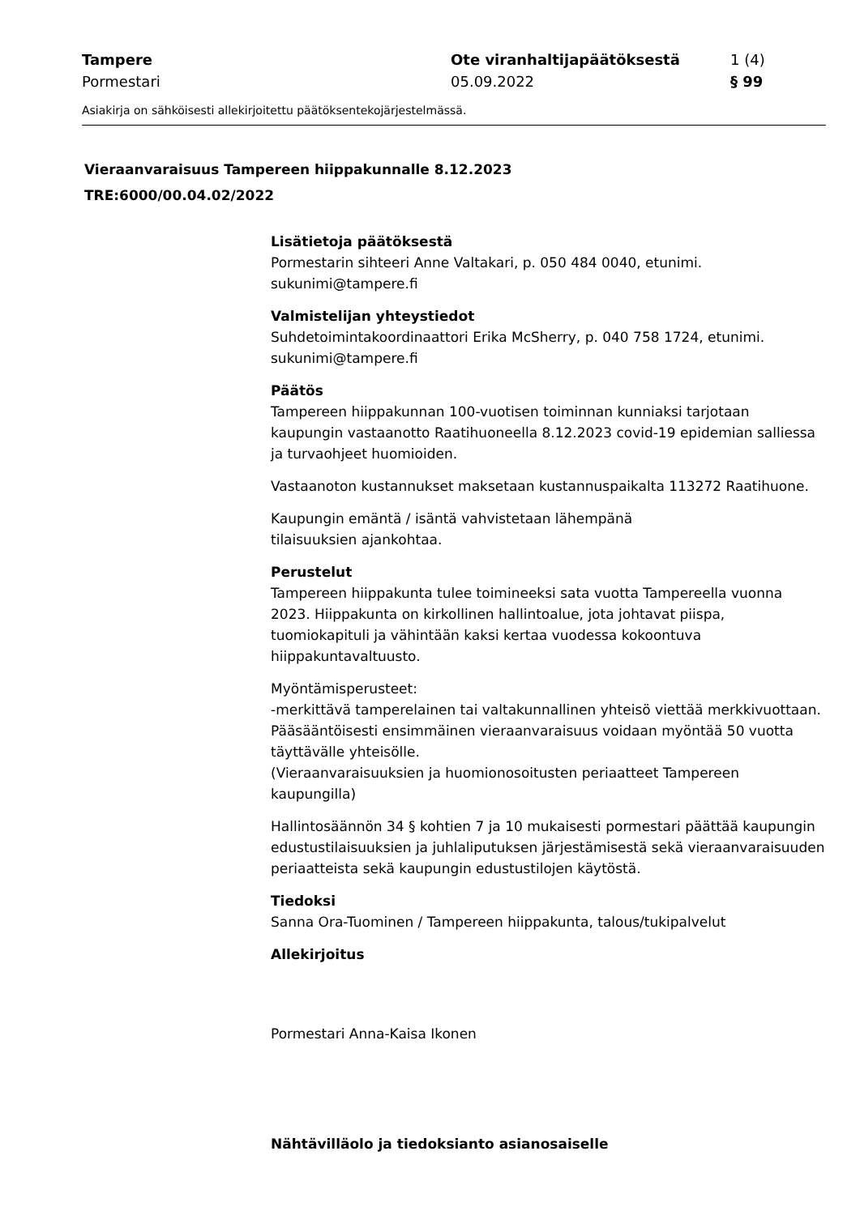Tampere Ote viranhaltijapäätöksestä 1 (4)
Pormestari 05.09.2022 § 99
Asiakirja on sähköisesti allekirjoitettu päätöksentekojärjestelmässä.
Vieraanvaraisuus Tampereen hiippakunnalle 8.12.2023
TRE:6000/00.04.02/2022
Lisätietoja päätöksestä
Pormestarin sihteeri Anne Valtakari, p. 050 484 0040, etunimi.
sukunimi@tampere.fi
Valmistelijan yhteystiedot
Suhdetoimintakoordinaattori Erika McSherry, p. 040 758 1724, etunimi.
sukunimi@tampere.fi
Päätös
Tampereen hiippakunnan 100-vuotisen toiminnan kunniaksi tarjotaan kaupungin vastaanotto Raatihuoneella 8.12.2023 covid-19 epidemian salliessa ja turvaohjeet huomioiden.
Vastaanoton kustannukset maksetaan kustannuspaikalta 113272 Raatihuone.
Kaupungin emäntä / isäntä vahvistetaan lähempänä
tilaisuuksien ajankohtaa.
Perustelut
Tampereen hiippakunta tulee toimineeksi sata vuotta Tampereella vuonna 2023. Hiippakunta on kirkollinen hallintoalue, jota johtavat piispa, tuomiokapituli ja vähintään kaksi kertaa vuodessa kokoontuva hiippakuntavaltuusto.
Myöntämisperusteet:
-merkittävä tamperelainen tai valtakunnallinen yhteisö viettää merkkivuottaan. Pääsääntöisesti ensimmäinen vieraanvaraisuus voidaan myöntää 50 vuotta täyttävälle yhteisölle.
(Vieraanvaraisuuksien ja huomionosoitusten periaatteet Tampereen kaupungilla)
Hallintosäännön 34 § kohtien 7 ja 10 mukaisesti pormestari päättää kaupungin edustustilaisuuksien ja juhlaliputuksen järjestämisestä sekä vieraanvaraisuuden periaatteista sekä kaupungin edustustilojen käytöstä.
Tiedoksi
Sanna Ora-Tuominen / Tampereen hiippakunta, talous/tukipalvelut
Allekirjoitus
Pormestari Anna-Kaisa Ikonen
Nähtävilläolo ja tiedoksianto asianosaiselle